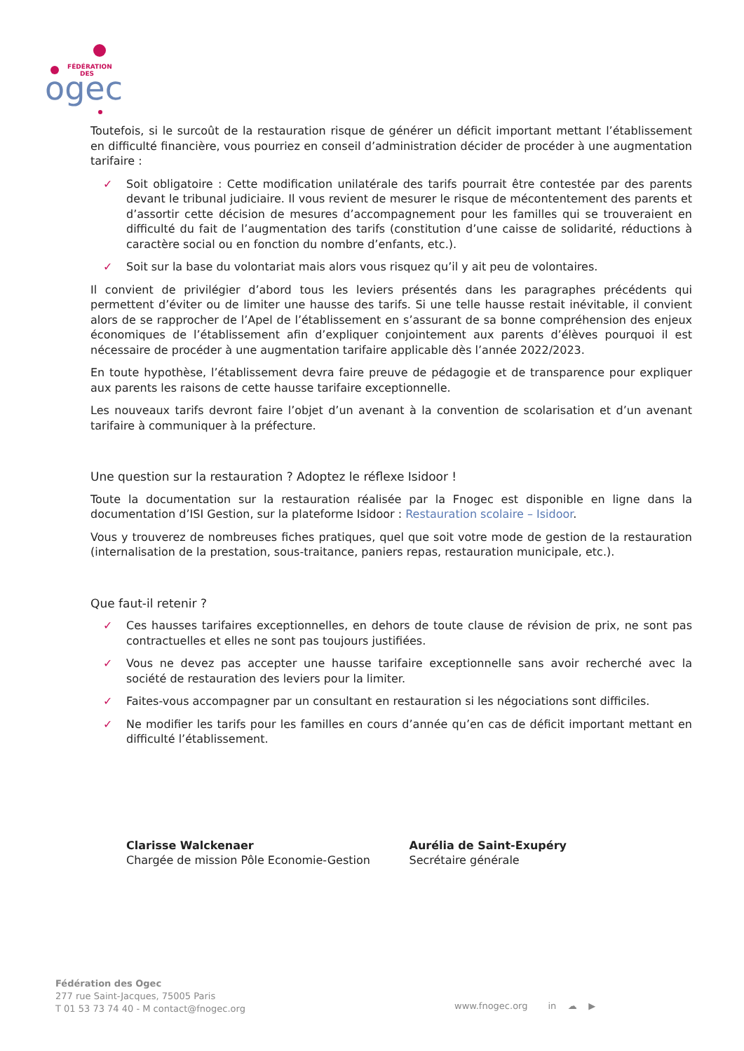FÉDÉRATION
DES
ogec
Toutefois, si le surcoût de la restauration risque de générer un déficit important mettant l’établissement en difficulté financière, vous pourriez en conseil d’administration décider de procéder à une augmentation tarifaire :
✓ Soit obligatoire : Cette modification unilatérale des tarifs pourrait être contestée par des parents devant le tribunal judiciaire. Il vous revient de mesurer le risque de mécontentement des parents et d’assortir cette décision de mesures d’accompagnement pour les familles qui se trouveraient en difficulté du fait de l’augmentation des tarifs (constitution d’une caisse de solidarité, réductions à caractère social ou en fonction du nombre d’enfants, etc.).
✓ Soit sur la base du volontariat mais alors vous risquez qu’il y ait peu de volontaires.
Il convient de privilégier d’abord tous les leviers présentés dans les paragraphes précédents qui permettent d’éviter ou de limiter une hausse des tarifs. Si une telle hausse restait inévitable, il convient alors de se rapprocher de l’Apel de l’établissement en s’assurant de sa bonne compréhension des enjeux économiques de l’établissement afin d’expliquer conjointement aux parents d’élèves pourquoi il est nécessaire de procéder à une augmentation tarifaire applicable dès l’année 2022/2023.
En toute hypothèse, l’établissement devra faire preuve de pédagogie et de transparence pour expliquer aux parents les raisons de cette hausse tarifaire exceptionnelle.
Les nouveaux tarifs devront faire l’objet d’un avenant à la convention de scolarisation et d’un avenant tarifaire à communiquer à la préfecture.
Une question sur la restauration ? Adoptez le réflexe Isidoor !
Toute la documentation sur la restauration réalisée par la Fnogec est disponible en ligne dans la documentation d’ISI Gestion, sur la plateforme Isidoor : Restauration scolaire – Isidoor.
Vous y trouverez de nombreuses fiches pratiques, quel que soit votre mode de gestion de la restauration (internalisation de la prestation, sous-traitance, paniers repas, restauration municipale, etc.).
Que faut-il retenir ?
✓ Ces hausses tarifaires exceptionnelles, en dehors de toute clause de révision de prix, ne sont pas contractuelles et elles ne sont pas toujours justifiées.
✓ Vous ne devez pas accepter une hausse tarifaire exceptionnelle sans avoir recherché avec la société de restauration des leviers pour la limiter.
✓ Faites-vous accompagner par un consultant en restauration si les négociations sont difficiles.
✓ Ne modifier les tarifs pour les familles en cours d’année qu’en cas de déficit important mettant en difficulté l’établissement.
Clarisse Walckenaer
Chargée de mission Pôle Economie-Gestion
Aurélia de Saint-Exupéry
Secrétaire générale
Fédération des Ogec
277 rue Saint-Jacques, 75005 Paris
T 01 53 73 74 40 - M contact@fnogec.org
www.fnogec.org in ☁ ▶